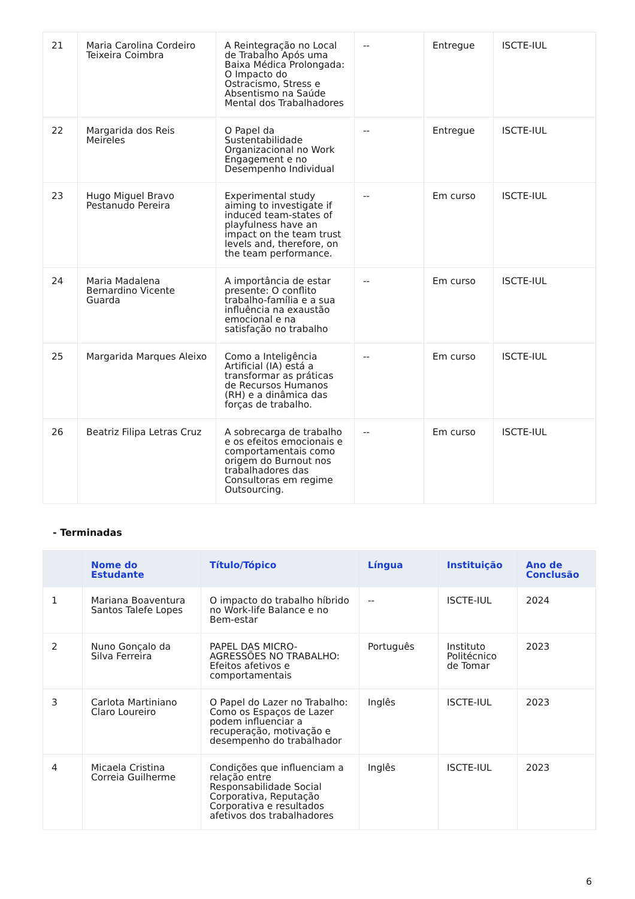| 21 | Maria Carolina Cordeiro Teixeira Coimbra | A Reintegração no Local de Trabalho Após uma Baixa Médica Prolongada: O Impacto do Ostracismo, Stress e Absentismo na Saúde Mental dos Trabalhadores | -- | Entregue | ISCTE-IUL |
| 22 | Margarida dos Reis Meireles | O Papel da Sustentabilidade Organizacional no Work Engagement e no Desempenho Individual | -- | Entregue | ISCTE-IUL |
| 23 | Hugo Miguel Bravo Pestanudo Pereira | Experimental study aiming to investigate if induced team-states of playfulness have an impact on the team trust levels and, therefore, on the team performance. | -- | Em curso | ISCTE-IUL |
| 24 | Maria Madalena Bernardino Vicente Guarda | A importância de estar presente: O conflito trabalho-família e a sua influência na exaustão emocional e na satisfação no trabalho | -- | Em curso | ISCTE-IUL |
| 25 | Margarida Marques Aleixo | Como a Inteligência Artificial (IA) está a transformar as práticas de Recursos Humanos (RH) e a dinâmica das forças de trabalho. | -- | Em curso | ISCTE-IUL |
| 26 | Beatriz Filipa Letras Cruz | A sobrecarga de trabalho e os efeitos emocionais e comportamentais como origem do Burnout nos trabalhadores das Consultoras em regime Outsourcing. | -- | Em curso | ISCTE-IUL |
- Terminadas
| | Nome do Estudante | Título/Tópico | Língua | Instituição | Ano de Conclusão |
| --- | --- | --- | --- | --- | --- |
| 1 | Mariana Boaventura Santos Talefe Lopes | O impacto do trabalho híbrido no Work-life Balance e no Bem-estar | -- | ISCTE-IUL | 2024 |
| 2 | Nuno Gonçalo da Silva Ferreira | PAPEL DAS MICRO-AGRESSÕES NO TRABALHO: Efeitos afetivos e comportamentais | Português | Instituto Politécnico de Tomar | 2023 |
| 3 | Carlota Martiniano Claro Loureiro | O Papel do Lazer no Trabalho: Como os Espaços de Lazer podem influenciar a recuperação, motivação e desempenho do trabalhador | Inglês | ISCTE-IUL | 2023 |
| 4 | Micaela Cristina Correia Guilherme | Condições que influenciam a relação entre Responsabilidade Social Corporativa, Reputação Corporativa e resultados afetivos dos trabalhadores | Inglês | ISCTE-IUL | 2023 |
6